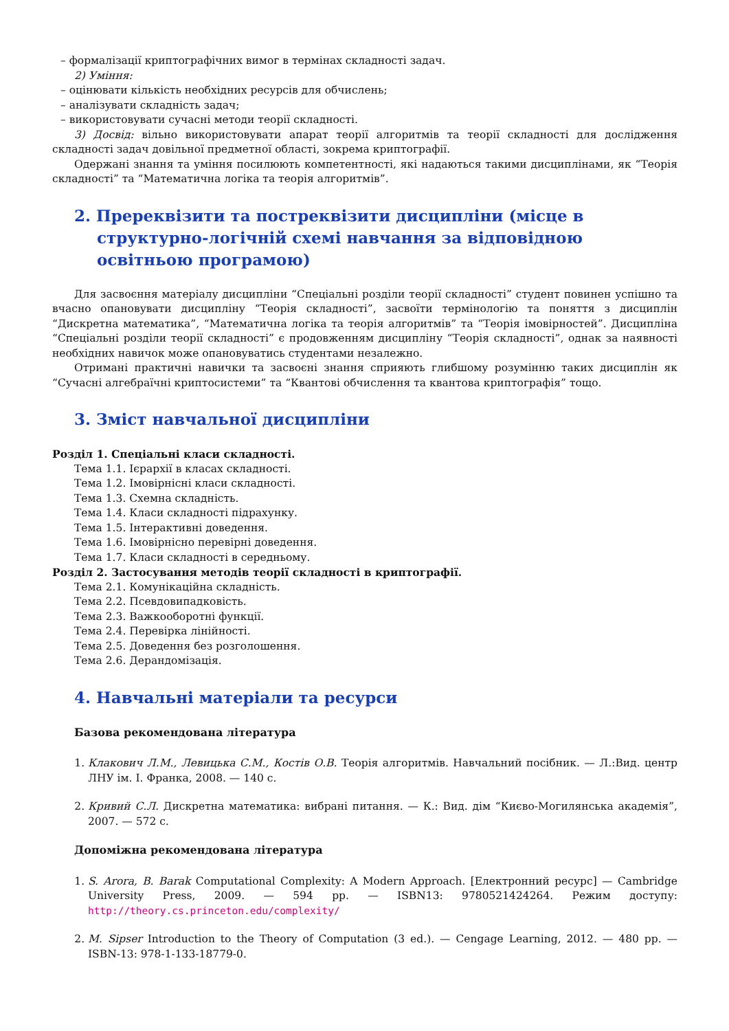– формалізації криптографічних вимог в термінах складності задач.
2) Уміння:
– оцінювати кількість необхідних ресурсів для обчислень;
– аналізувати складність задач;
– використовувати сучасні методи теорії складності.
3) Досвід: вільно використовувати апарат теорії алгоритмів та теорії складності для дослідження складності задач довільної предметної області, зокрема криптографії.
Одержані знання та уміння посилюють компетентності, які надаються такими дисциплінами, як “Теорія складності” та “Математична логіка та теорія алгоритмів”.
2. Пререквізити та постреквізити дисципліни (місце в структурно-логічній схемі навчання за відповідною освітньою програмою)
Для засвоєння матеріалу дисципліни “Спеціальні розділи теорії складності” студент повинен успішно та вчасно опановувати дисципліну “Теорія складності”, засвоїти термінологію та поняття з дисциплін “Дискретна математика”, “Математична логіка та теорія алгоритмів” та “Теорія імовірностей”. Дисципліна “Спеціальні розділи теорії складності” є продовженням дисципліну “Теорія складності”, однак за наявності необхідних навичок може опановуватись студентами незалежно.
Отримані практичні навички та засвоєні знання сприяють глибшому розумінню таких дисциплін як “Сучасні алгебраїчні криптосистеми” та “Квантові обчислення та квантова криптографія” тощо.
3. Зміст навчальної дисципліни
Розділ 1. Спеціальні класи складності.
Тема 1.1. Ієрархії в класах складності.
Тема 1.2. Імовірнісні класи складності.
Тема 1.3. Схемна складність.
Тема 1.4. Класи складності підрахунку.
Тема 1.5. Інтерактивні доведення.
Тема 1.6. Імовірнісно перевірні доведення.
Тема 1.7. Класи складності в середньому.
Розділ 2. Застосування методів теорії складності в криптографії.
Тема 2.1. Комунікаційна складність.
Тема 2.2. Псевдовипадковість.
Тема 2.3. Важкооборотні функції.
Тема 2.4. Перевірка лінійності.
Тема 2.5. Доведення без розголошення.
Тема 2.6. Дерандомізація.
4. Навчальні матеріали та ресурси
Базова рекомендована література
1. Клакович Л.М., Левицька С.М., Костів О.В. Теорія алгоритмів. Навчальний посібник. — Л.:Вид. центр ЛНУ ім. І. Франка, 2008. — 140 с.
2. Кривий С.Л. Дискретна математика: вибрані питання. — К.: Вид. дім “Києво-Могилянська академія”, 2007. — 572 с.
Допоміжна рекомендована література
1. S. Arora, B. Barak Computational Complexity: A Modern Approach. [Електронний ресурс] — Cambridge University Press, 2009. — 594 pp. — ISBN13: 9780521424264. Режим доступу: http://theory.cs.princeton.edu/complexity/
2. M. Sipser Introduction to the Theory of Computation (3 ed.). — Cengage Learning, 2012. — 480 pp. — ISBN-13: 978-1-133-18779-0.